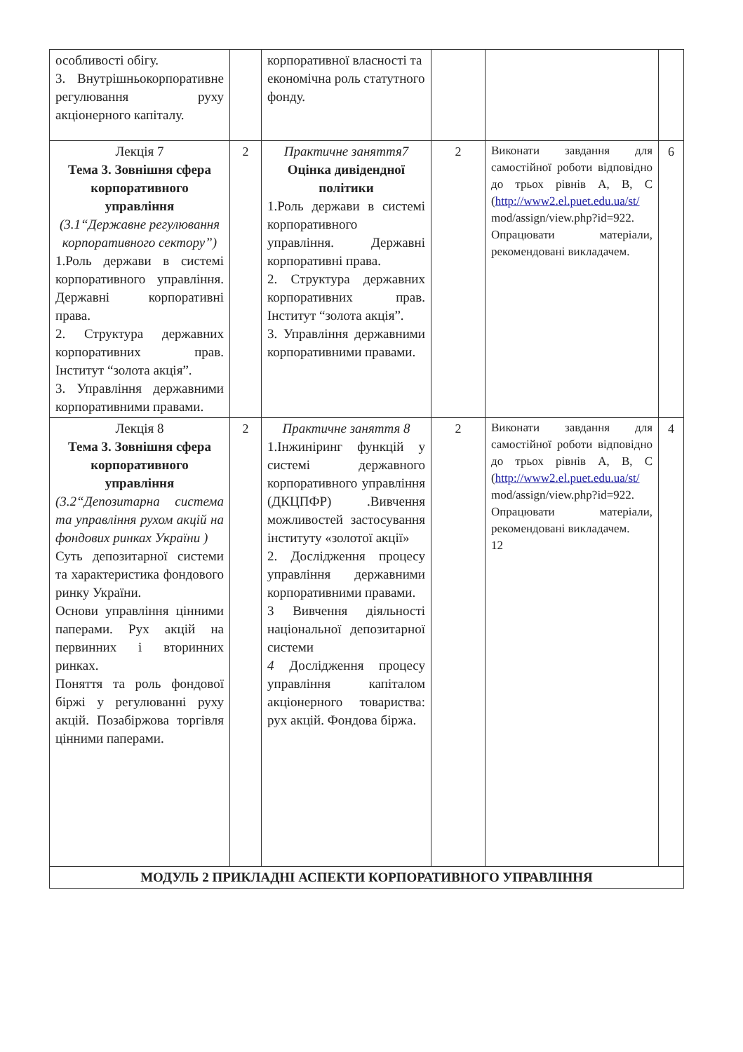| особливості обігу. 3. Внутрішньокорпоративне регулювання руху акціонерного капіталу. | | корпоративної власності та економічна роль статутного фонду. | | | |
| Лекція 7 Тема 3. Зовнішня сфера корпоративного управління (3.1“Державне регулювання корпоративного сектору”) 1.Роль держави в системі корпоративного управління. Державні корпоративні права. 2. Структура державних корпоративних прав. Інститут “золота акція”. 3. Управління державними корпоративними правами. | 2 | Практичне заняття7 Оцінка дивідендної політики 1.Роль держави в системі корпоративного управління. Державні корпоративні права. 2. Структура державних корпоративних прав. Інститут “золота акція”. 3. Управління державними корпоративними правами. | 2 | Виконати завдання для самостійної роботи відповідно до трьох рівнів A, B, C ( http://www2.el.puet.edu.ua/st/ mod/assign/view.php?id=922. Опрацювати матеріали, рекомендовані викладачем. | 6 |
| Лекція 8 Тема 3. Зовнішня сфера корпоративного управління (3.2“Депозитарна система та управління рухом акцій на фондових ринках України ) Суть депозитарної системи та характеристика фондового ринку України. Основи управління цінними паперами. Рух акцій на первинних і вторинних ринках. Поняття та роль фондової біржі у регулюванні руху акцій. Позабіржова торгівля цінними паперами. | 2 | Практичне заняття 8 1.Інжиніринг функцій у системі державного корпоративного управління (ДКЦПФР) .Вивчення можливостей застосування інституту «золотої акції» 2. Дослідження процесу управління державними корпоративними правами. 3 Вивчення діяльності національної депозитарної системи 4 Дослідження процесу управління капіталом акціонерного товариства: рух акцій. Фондова біржа. | 2 | Виконати завдання для самостійної роботи відповідно до трьох рівнів A, B, C ( http://www2.el.puet.edu.ua/st/ mod/assign/view.php?id=922. Опрацювати матеріали, рекомендовані викладачем. 12 | 4 |
| МОДУЛЬ 2 ПРИКЛАДНІ АСПЕКТИ КОРПОРАТИВНОГО УПРАВЛІННЯ | | | | | |